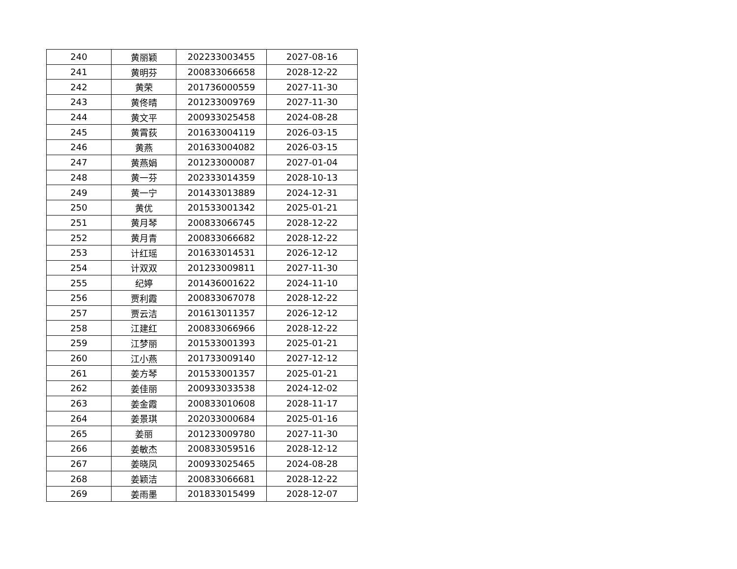| 240 | 黄丽颖 | 202233003455 | 2027-08-16 |
| 241 | 黄明芬 | 200833066658 | 2028-12-22 |
| 242 | 黄荣 | 201736000559 | 2027-11-30 |
| 243 | 黄佟晴 | 201233009769 | 2027-11-30 |
| 244 | 黄文平 | 200933025458 | 2024-08-28 |
| 245 | 黄霄荻 | 201633004119 | 2026-03-15 |
| 246 | 黄燕 | 201633004082 | 2026-03-15 |
| 247 | 黄燕娟 | 201233000087 | 2027-01-04 |
| 248 | 黄一芬 | 202333014359 | 2028-10-13 |
| 249 | 黄一宁 | 201433013889 | 2024-12-31 |
| 250 | 黄优 | 201533001342 | 2025-01-21 |
| 251 | 黄月琴 | 200833066745 | 2028-12-22 |
| 252 | 黄月青 | 200833066682 | 2028-12-22 |
| 253 | 计红瑶 | 201633014531 | 2026-12-12 |
| 254 | 计双双 | 201233009811 | 2027-11-30 |
| 255 | 纪婷 | 201436001622 | 2024-11-10 |
| 256 | 贾利霞 | 200833067078 | 2028-12-22 |
| 257 | 贾云洁 | 201613011357 | 2026-12-12 |
| 258 | 江建红 | 200833066966 | 2028-12-22 |
| 259 | 江梦丽 | 201533001393 | 2025-01-21 |
| 260 | 江小燕 | 201733009140 | 2027-12-12 |
| 261 | 姜方琴 | 201533001357 | 2025-01-21 |
| 262 | 姜佳丽 | 200933033538 | 2024-12-02 |
| 263 | 姜金霞 | 200833010608 | 2028-11-17 |
| 264 | 姜景琪 | 202033000684 | 2025-01-16 |
| 265 | 姜丽 | 201233009780 | 2027-11-30 |
| 266 | 姜敏杰 | 200833059516 | 2028-12-12 |
| 267 | 姜晓凤 | 200933025465 | 2024-08-28 |
| 268 | 姜颖洁 | 200833066681 | 2028-12-22 |
| 269 | 姜雨墨 | 201833015499 | 2028-12-07 |